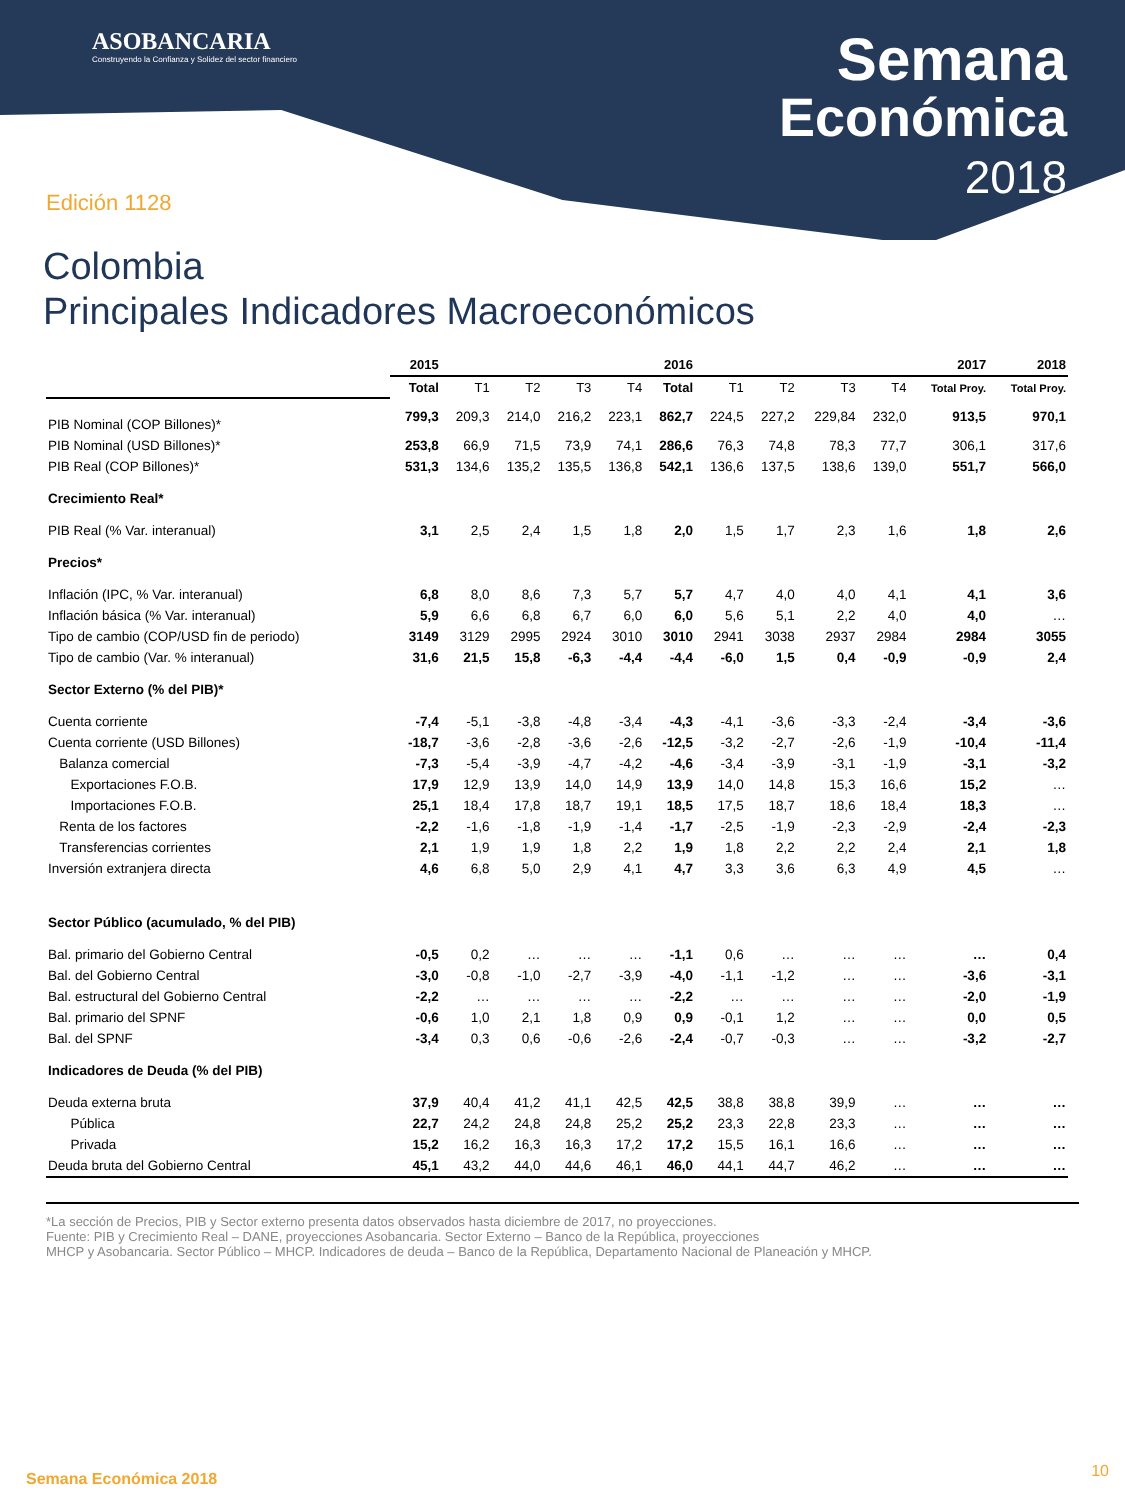ASOBANCARIA
Construyendo la Confianza y Solidez del sector financiero
Semana
Económica
2018
Edición 1128
Colombia
Principales Indicadores Macroeconómicos
| | 2015 | 2016 | | | | | | | | | 2017 | 2018 |
| --- | --- | --- | --- | --- | --- | --- | --- | --- | --- | --- | --- | --- |
| | Total | T1 | T2 | T3 | T4 | Total | T1 | T2 | T3 | T4 | Total Proy. | Total Proy. |
| PIB Nominal (COP Billones)* | 799,3 | 209,3 | 214,0 | 216,2 | 223,1 | 862,7 | 224,5 | 227,2 | 229,84 | 232,0 | 913,5 | 970,1 |
| PIB Nominal (USD Billones)* | 253,8 | 66,9 | 71,5 | 73,9 | 74,1 | 286,6 | 76,3 | 74,8 | 78,3 | 77,7 | 306,1 | 317,6 |
| PIB Real (COP Billones)* | 531,3 | 134,6 | 135,2 | 135,5 | 136,8 | 542,1 | 136,6 | 137,5 | 138,6 | 139,0 | 551,7 | 566,0 |
| Crecimiento Real* | | | | | | | | | | | | |
| PIB Real (% Var. interanual) | 3,1 | 2,5 | 2,4 | 1,5 | 1,8 | 2,0 | 1,5 | 1,7 | 2,3 | 1,6 | 1,8 | 2,6 |
| Precios* | | | | | | | | | | | | |
| Inflación (IPC, % Var. interanual) | 6,8 | 8,0 | 8,6 | 7,3 | 5,7 | 5,7 | 4,7 | 4,0 | 4,0 | 4,1 | 4,1 | 3,6 |
| Inflación básica (% Var. interanual) | 5,9 | 6,6 | 6,8 | 6,7 | 6,0 | 6,0 | 5,6 | 5,1 | 2,2 | 4,0 | 4,0 | … |
| Tipo de cambio (COP/USD fin de periodo) | 3149 | 3129 | 2995 | 2924 | 3010 | 3010 | 2941 | 3038 | 2937 | 2984 | 2984 | 3055 |
| Tipo de cambio (Var. % interanual) | 31,6 | 21,5 | 15,8 | -6,3 | -4,4 | -4,4 | -6,0 | 1,5 | 0,4 | -0,9 | -0,9 | 2,4 |
| Sector Externo (% del PIB)* | | | | | | | | | | | | |
| Cuenta corriente | -7,4 | -5,1 | -3,8 | -4,8 | -3,4 | -4,3 | -4,1 | -3,6 | -3,3 | -2,4 | -3,4 | -3,6 |
| Cuenta corriente (USD Billones) | -18,7 | -3,6 | -2,8 | -3,6 | -2,6 | -12,5 | -3,2 | -2,7 | -2,6 | -1,9 | -10,4 | -11,4 |
| Balanza comercial | -7,3 | -5,4 | -3,9 | -4,7 | -4,2 | -4,6 | -3,4 | -3,9 | -3,1 | -1,9 | -3,1 | -3,2 |
| Exportaciones F.O.B. | 17,9 | 12,9 | 13,9 | 14,0 | 14,9 | 13,9 | 14,0 | 14,8 | 15,3 | 16,6 | 15,2 | … |
| Importaciones F.O.B. | 25,1 | 18,4 | 17,8 | 18,7 | 19,1 | 18,5 | 17,5 | 18,7 | 18,6 | 18,4 | 18,3 | … |
| Renta de los factores | -2,2 | -1,6 | -1,8 | -1,9 | -1,4 | -1,7 | -2,5 | -1,9 | -2,3 | -2,9 | -2,4 | -2,3 |
| Transferencias corrientes | 2,1 | 1,9 | 1,9 | 1,8 | 2,2 | 1,9 | 1,8 | 2,2 | 2,2 | 2,4 | 2,1 | 1,8 |
| Inversión extranjera directa | 4,6 | 6,8 | 5,0 | 2,9 | 4,1 | 4,7 | 3,3 | 3,6 | 6,3 | 4,9 | 4,5 | … |
| Sector Público (acumulado, % del PIB) | | | | | | | | | | | | |
| Bal. primario del Gobierno Central | -0,5 | 0,2 | … | … | … | -1,1 | 0,6 | … | … | … | … | 0,4 |
| Bal. del Gobierno Central | -3,0 | -0,8 | -1,0 | -2,7 | -3,9 | -4,0 | -1,1 | -1,2 | … | … | -3,6 | -3,1 |
| Bal. estructural del Gobierno Central | -2,2 | … | … | … | … | -2,2 | … | … | … | … | -2,0 | -1,9 |
| Bal. primario del SPNF | -0,6 | 1,0 | 2,1 | 1,8 | 0,9 | 0,9 | -0,1 | 1,2 | … | … | 0,0 | 0,5 |
| Bal. del SPNF | -3,4 | 0,3 | 0,6 | -0,6 | -2,6 | -2,4 | -0,7 | -0,3 | … | … | -3,2 | -2,7 |
| Indicadores de Deuda (% del PIB) | | | | | | | | | | | | |
| Deuda externa bruta | 37,9 | 40,4 | 41,2 | 41,1 | 42,5 | 42,5 | 38,8 | 38,8 | 39,9 | … | … | … |
| Pública | 22,7 | 24,2 | 24,8 | 24,8 | 25,2 | 25,2 | 23,3 | 22,8 | 23,3 | … | … | … |
| Privada | 15,2 | 16,2 | 16,3 | 16,3 | 17,2 | 17,2 | 15,5 | 16,1 | 16,6 | … | … | … |
| Deuda bruta del Gobierno Central | 45,1 | 43,2 | 44,0 | 44,6 | 46,1 | 46,0 | 44,1 | 44,7 | 46,2 | … | … | … |
*La sección de Precios, PIB y Sector externo presenta datos observados hasta diciembre de 2017, no proyecciones.
Fuente: PIB y Crecimiento Real – DANE, proyecciones Asobancaria. Sector Externo – Banco de la República, proyecciones
MHCP y Asobancaria. Sector Público – MHCP. Indicadores de deuda – Banco de la República, Departamento Nacional de Planeación y MHCP.
Semana Económica 2018 10